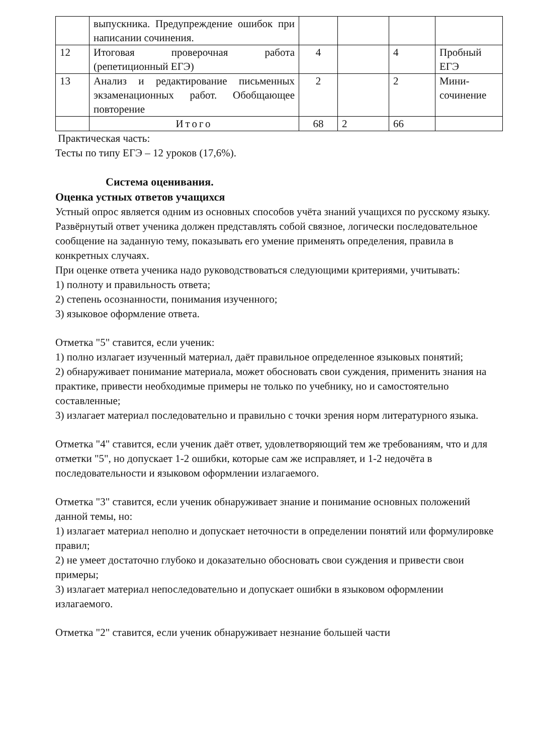| | выпускника. Предупреждение ошибок при написании сочинения. | | | | |
| 12 | Итоговая проверочная работа (репетиционный ЕГЭ) | 4 | | 4 | Пробный ЕГЭ |
| 13 | Анализ и редактирование письменных экзаменационных работ. Обобщающее повторение | 2 | | 2 | Мини-сочинение |
| | Итого | 68 | 2 | 66 | |
Практическая часть:
Тесты по типу ЕГЭ – 12 уроков (17,6%).
Система оценивания.
Оценка устных ответов учащихся
Устный опрос является одним из основных способов учёта знаний учащихся по русскому языку. Развёрнутый ответ ученика должен представлять собой связное, логически последовательное сообщение на заданную тему, показывать его умение применять определения, правила в конкретных случаях.
При оценке ответа ученика надо руководствоваться следующими критериями, учитывать:
1) полноту и правильность ответа;
2) степень осознанности, понимания изученного;
3) языковое оформление ответа.
Отметка "5" ставится, если ученик:
1) полно излагает изученный материал, даёт правильное определенное языковых понятий;
2) обнаруживает понимание материала, может обосновать свои суждения, применить знания на практике, привести необходимые примеры не только по учебнику, но и самостоятельно составленные;
3) излагает материал последовательно и правильно с точки зрения норм литературного языка.
Отметка "4" ставится, если ученик даёт ответ, удовлетворяющий тем же требованиям, что и для отметки "5", но допускает 1-2 ошибки, которые сам же исправляет, и 1-2 недочёта в последовательности и языковом оформлении излагаемого.
Отметка "3" ставится, если ученик обнаруживает знание и понимание основных положений данной темы, но:
1) излагает материал неполно и допускает неточности в определении понятий или формулировке правил;
2) не умеет достаточно глубоко и доказательно обосновать свои суждения и привести свои примеры;
3) излагает материал непоследовательно и допускает ошибки в языковом оформлении излагаемого.
Отметка "2" ставится, если ученик обнаруживает незнание большей части